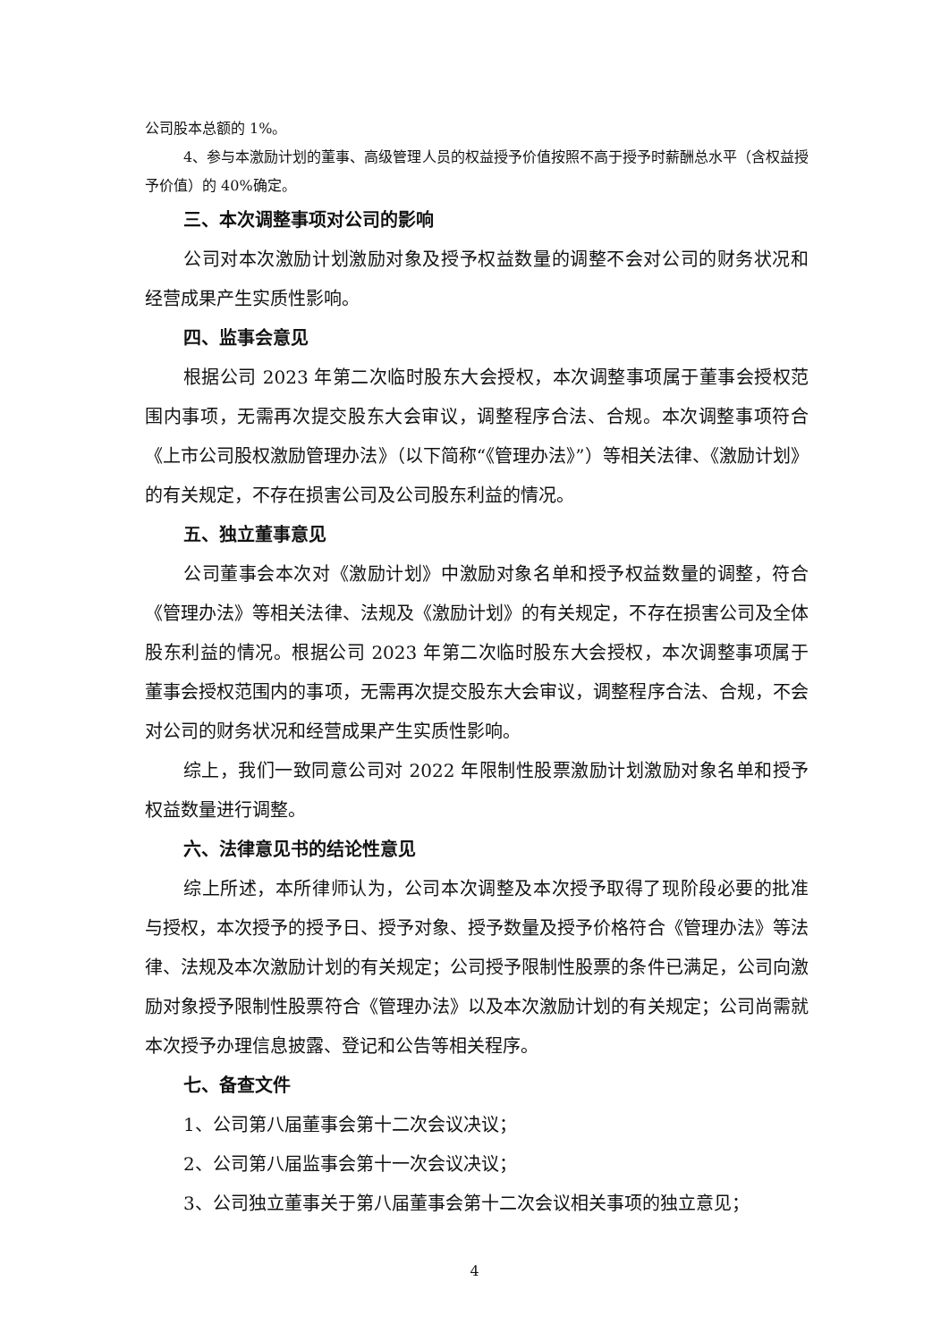公司股本总额的 1%。
4、参与本激励计划的董事、高级管理人员的权益授予价值按照不高于授予时薪酬总水平（含权益授予价值）的 40%确定。
三、本次调整事项对公司的影响
公司对本次激励计划激励对象及授予权益数量的调整不会对公司的财务状况和经营成果产生实质性影响。
四、监事会意见
根据公司 2023 年第二次临时股东大会授权，本次调整事项属于董事会授权范围内事项，无需再次提交股东大会审议，调整程序合法、合规。本次调整事项符合《上市公司股权激励管理办法》（以下简称“《管理办法》”）等相关法律、《激励计划》的有关规定，不存在损害公司及公司股东利益的情况。
五、独立董事意见
公司董事会本次对《激励计划》中激励对象名单和授予权益数量的调整，符合《管理办法》等相关法律、法规及《激励计划》的有关规定，不存在损害公司及全体股东利益的情况。根据公司 2023 年第二次临时股东大会授权，本次调整事项属于董事会授权范围内的事项，无需再次提交股东大会审议，调整程序合法、合规，不会对公司的财务状况和经营成果产生实质性影响。
综上，我们一致同意公司对 2022 年限制性股票激励计划激励对象名单和授予权益数量进行调整。
六、法律意见书的结论性意见
综上所述，本所律师认为，公司本次调整及本次授予取得了现阶段必要的批准与授权，本次授予的授予日、授予对象、授予数量及授予价格符合《管理办法》等法律、法规及本次激励计划的有关规定；公司授予限制性股票的条件已满足，公司向激励对象授予限制性股票符合《管理办法》以及本次激励计划的有关规定；公司尚需就本次授予办理信息披露、登记和公告等相关程序。
七、备查文件
1、公司第八届董事会第十二次会议决议；
2、公司第八届监事会第十一次会议决议；
3、公司独立董事关于第八届董事会第十二次会议相关事项的独立意见；
4